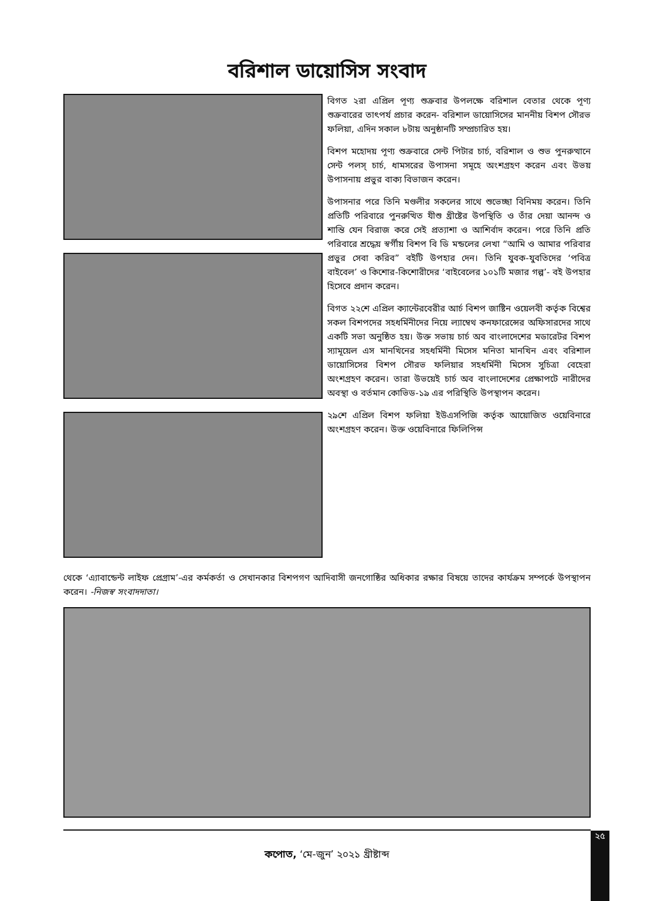বরিশাল ডায়োসিস সংবাদ
বিগত ২রা এপ্রিল পূণ্য শুক্রবার উপলক্ষে বরিশাল বেতার থেকে পূণ্য শুক্রবারের তাৎপর্য প্রচার করেন- বরিশাল ডায়োসিসের মাননীয় বিশপ সৌরভ ফলিয়া, এদিন সকাল ৮টায় অনুষ্ঠানটি সম্প্রচারিত হয়।
বিশপ মহোদয় পূণ্য শুক্রবারে সেন্ট পিটার চার্চ, বরিশাল ও শুভ পুনরুত্থানে সেন্ট পলস্ চার্চ, ধামসরের উপাসনা সমূহে অংশগ্রহণ করেন এবং উভয় উপাসনায় প্রভুর বাক্য বিভাজন করেন।
উপাসনার পরে তিনি মণ্ডলীর সকলের সাথে শুভেচ্ছা বিনিময় করেন। তিনি প্রতিটি পরিবারে পুনরুত্থিত যীশু খ্রীষ্টের উপস্থিতি ও তাঁর দেয়া আনন্দ ও শান্তি যেন বিরাজ করে সেই প্রত্যাশা ও আশির্বাদ করেন। পরে তিনি প্রতি পরিবারে শ্রদ্ধেয় স্বর্গীয় বিশপ বি ডি মন্ডলের লেখা “আমি ও আমার পরিবার প্রভুর সেবা করিব” বইটি উপহার দেন। তিনি যুবক-যুবতিদের ‘পবিত্র বাইবেল’ ও কিশোর-কিশোরীদের ‘বাইবেলের ১০১টি মজার গল্প’- বই উপহার হিসেবে প্রদান করেন।
বিগত ২২শে এপ্রিল ক্যান্টেরবেরীর আর্চ বিশপ জাষ্টিন ওয়েলবী কর্তৃক বিশ্বের সকল বিশপদের সহধর্মিনীদের নিয়ে ল্যাম্বেথ কনফারেন্সের অফিসারদের সাথে একটি সভা অনুষ্ঠিত হয়। উক্ত সভায় চার্চ অব বাংলাদেশের মডারেটর বিশপ স্যামূয়েল এস মানখিনের সহধর্মিনী মিসেস মনিতা মানখিন এবং বরিশাল ডায়োসিসের বিশপ সৌরভ ফলিয়ার সহধর্মিনী মিসেস সুচিত্রা বেহেরা অংশগ্রহণ করেন। তারা উভয়েই চার্চ অব বাংলাদেশের প্রেক্ষাপটে নারীদের অবস্থা ও বর্তমান কোভিড-১৯ এর পরিস্থিতি উপস্থাপন করেন।
২৯শে এপ্রিল বিশপ ফলিয়া ইউএসপিজি কর্তৃক আয়োজিত ওয়েবিনারে অংশগ্রহণ করেন। উক্ত ওয়েবিনারে ফিলিপিন্স
থেকে ‘এ্যাবান্ডেন্ট লাইফ প্রেগ্রাম’-এর কর্মকর্তা ও সেখানকার বিশপগণ আদিবাসী জনগোষ্ঠির অধিকার রক্ষার বিষয়ে তাদের কার্যক্রম সম্পর্কে উপস্থাপন করেন। -নিজস্ব সংবাদদাতা।
২৫
কপোত, ‘মে-জুন’ ২০২১ খ্রীষ্টাব্দ